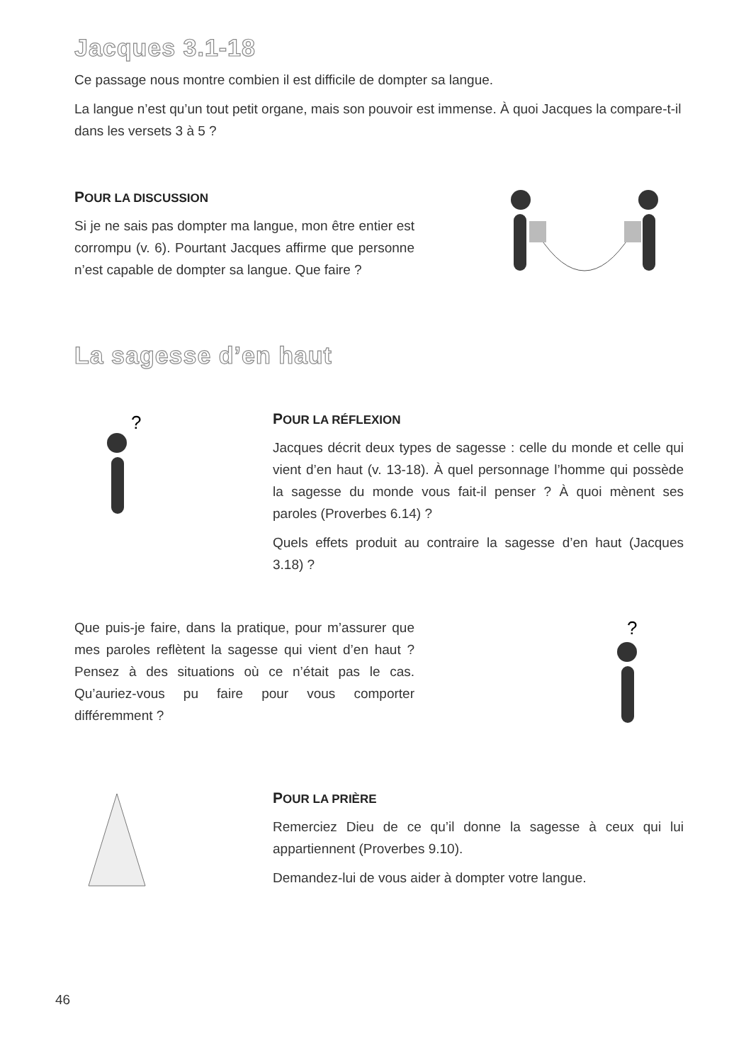Jacques 3.1-18
Ce passage nous montre combien il est difficile de dompter sa langue.
La langue n’est qu’un tout petit organe, mais son pouvoir est immense. À quoi Jacques la compare-t-il dans les versets 3 à 5 ?
POUR LA DISCUSSION
Si je ne sais pas dompter ma langue, mon être entier est corrompu (v. 6). Pourtant Jacques affirme que personne n’est capable de dompter sa langue. Que faire ?
La sagesse d’en haut
?
POUR LA RÉFLEXION
Jacques décrit deux types de sagesse : celle du monde et celle qui vient d’en haut (v. 13-18). À quel personnage l’homme qui possède la sagesse du monde vous fait-il penser ? À quoi mènent ses paroles (Proverbes 6.14) ?
Quels effets produit au contraire la sagesse d’en haut (Jacques 3.18) ?
Que puis-je faire, dans la pratique, pour m’assurer que mes paroles reflètent la sagesse qui vient d’en haut ? Pensez à des situations où ce n’était pas le cas. Qu’auriez-vous pu faire pour vous comporter différemment ?
?
POUR LA PRIÈRE
Remerciez Dieu de ce qu’il donne la sagesse à ceux qui lui appartiennent (Proverbes 9.10).
Demandez-lui de vous aider à dompter votre langue.
46